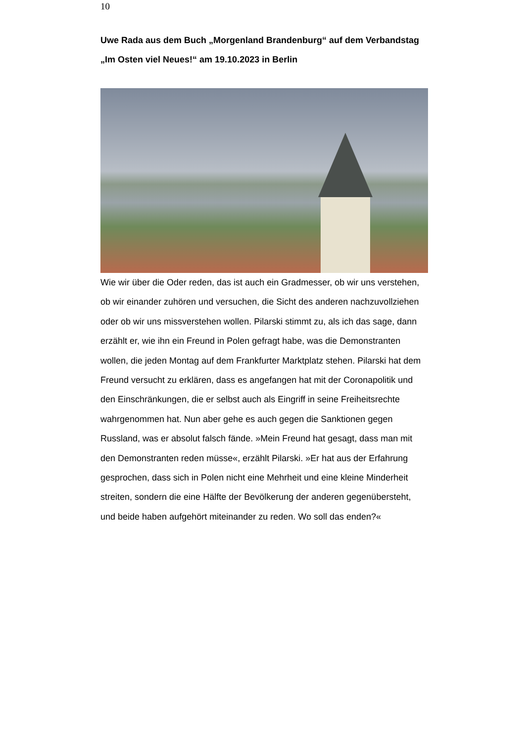10
Uwe Rada aus dem Buch „Morgenland Brandenburg“ auf dem Verbandstag „Im Osten viel Neues!“ am 19.10.2023 in Berlin
Wie wir über die Oder reden, das ist auch ein Gradmesser, ob wir uns verstehen, ob wir einander zuhören und versuchen, die Sicht des anderen nachzuvollziehen oder ob wir uns missverstehen wollen. Pilarski stimmt zu, als ich das sage, dann erzählt er, wie ihn ein Freund in Polen gefragt habe, was die Demonstranten wollen, die jeden Montag auf dem Frankfurter Marktplatz stehen. Pilarski hat dem Freund versucht zu erklären, dass es angefangen hat mit der Coronapolitik und den Einschränkungen, die er selbst auch als Eingriff in seine Freiheitsrechte wahrgenommen hat. Nun aber gehe es auch gegen die Sanktionen gegen Russland, was er absolut falsch fände. »Mein Freund hat gesagt, dass man mit den Demonstranten reden müsse«, erzählt Pilarski. »Er hat aus der Erfahrung gesprochen, dass sich in Polen nicht eine Mehrheit und eine kleine Minderheit streiten, sondern die eine Hälfte der Bevölkerung der anderen gegenübersteht, und beide haben aufgehört miteinander zu reden. Wo soll das enden?«